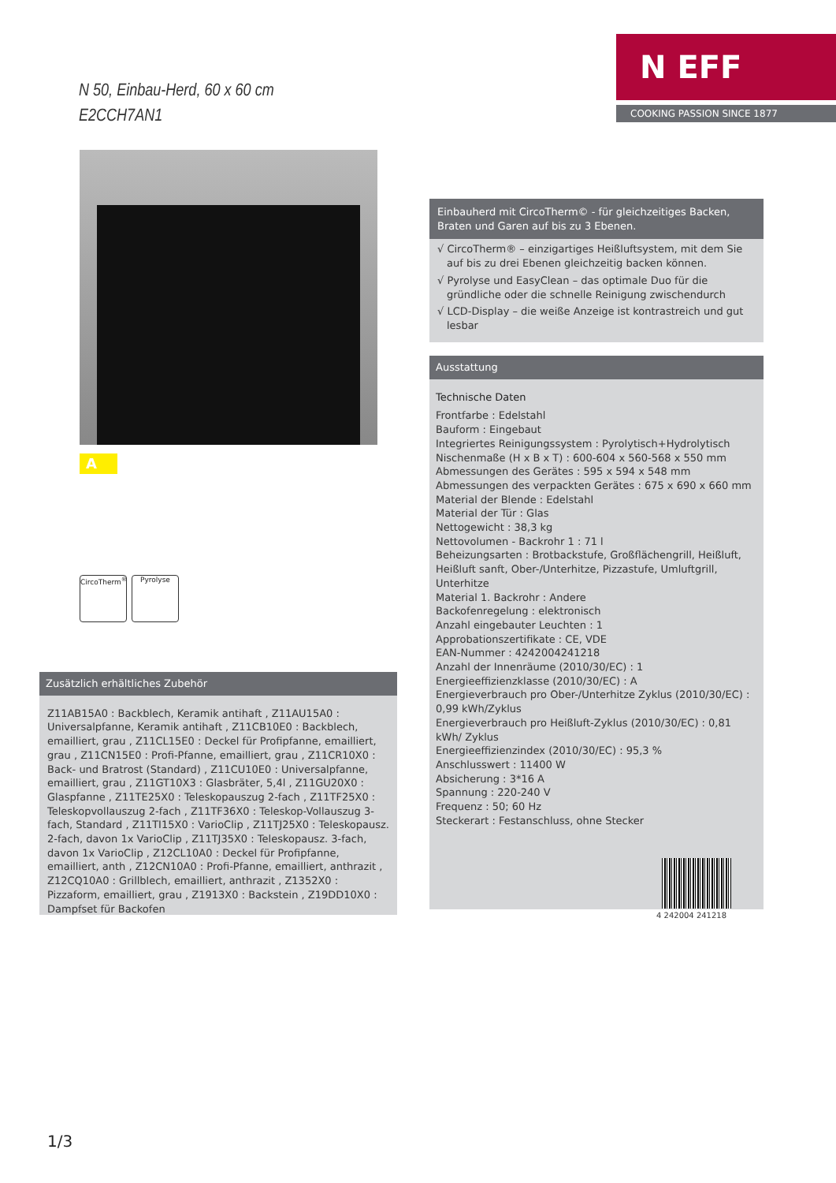N 50, Einbau-Herd, 60 x 60 cm
E2CCH7AN1
N EFF
COOKING PASSION SINCE 1877
A
CircoTherm<sup>®</sup>
Pyrolyse
Einbauherd mit CircoTherm© - für gleichzeitiges Backen, Braten und Garen auf bis zu 3 Ebenen.
√ CircoTherm® – einzigartiges Heißluftsystem, mit dem Sie auf bis zu drei Ebenen gleichzeitig backen können.
√ Pyrolyse und EasyClean – das optimale Duo für die gründliche oder die schnelle Reinigung zwischendurch
√ LCD-Display – die weiße Anzeige ist kontrastreich und gut lesbar
Ausstattung
Technische Daten
Frontfarbe : Edelstahl
Bauform : Eingebaut
Integriertes Reinigungssystem : Pyrolytisch+Hydrolytisch
Nischenmaße (H x B x T) : 600-604 x 560-568 x 550 mm
Abmessungen des Gerätes : 595 x 594 x 548 mm
Abmessungen des verpackten Gerätes : 675 x 690 x 660 mm
Material der Blende : Edelstahl
Material der Tür : Glas
Nettogewicht : 38,3 kg
Nettovolumen - Backrohr 1 : 71 l
Beheizungsarten : Brotbackstufe, Großflächengrill, Heißluft, Heißluft sanft, Ober-/Unterhitze, Pizzastufe, Umluftgrill, Unterhitze
Material 1. Backrohr : Andere
Backofenregelung : elektronisch
Anzahl eingebauter Leuchten : 1
Approbationszertifikate : CE, VDE
EAN-Nummer : 4242004241218
Anzahl der Innenräume (2010/30/EC) : 1
Energieeffizienzklasse (2010/30/EC) : A
Energieverbrauch pro Ober-/Unterhitze Zyklus (2010/30/EC) : 0,99 kWh/Zyklus
Energieverbrauch pro Heißluft-Zyklus (2010/30/EC) : 0,81 kWh/ Zyklus
Energieeffizienzindex (2010/30/EC) : 95,3 %
Anschlusswert : 11400 W
Absicherung : 3*16 A
Spannung : 220-240 V
Frequenz : 50; 60 Hz
Steckerart : Festanschluss, ohne Stecker
4 242004 241218
Zusätzlich erhältliches Zubehör
Z11AB15A0 : Backblech, Keramik antihaft , Z11AU15A0 : Universalpfanne, Keramik antihaft , Z11CB10E0 : Backblech, emailliert, grau , Z11CL15E0 : Deckel für Profipfanne, emailliert, grau , Z11CN15E0 : Profi-Pfanne, emailliert, grau , Z11CR10X0 : Back- und Bratrost (Standard) , Z11CU10E0 : Universalpfanne, emailliert, grau , Z11GT10X3 : Glasbräter, 5,4l , Z11GU20X0 : Glaspfanne , Z11TE25X0 : Teleskopauszug 2-fach , Z11TF25X0 : Teleskopvollauszug 2-fach , Z11TF36X0 : Teleskop-Vollauszug 3-fach, Standard , Z11TI15X0 : VarioClip , Z11TJ25X0 : Teleskopausz. 2-fach, davon 1x VarioClip , Z11TJ35X0 : Teleskopausz. 3-fach, davon 1x VarioClip , Z12CL10A0 : Deckel für Profipfanne, emailliert, anth , Z12CN10A0 : Profi-Pfanne, emailliert, anthrazit , Z12CQ10A0 : Grillblech, emailliert, anthrazit , Z1352X0 : Pizzaform, emailliert, grau , Z1913X0 : Backstein , Z19DD10X0 : Dampfset für Backofen
1/3